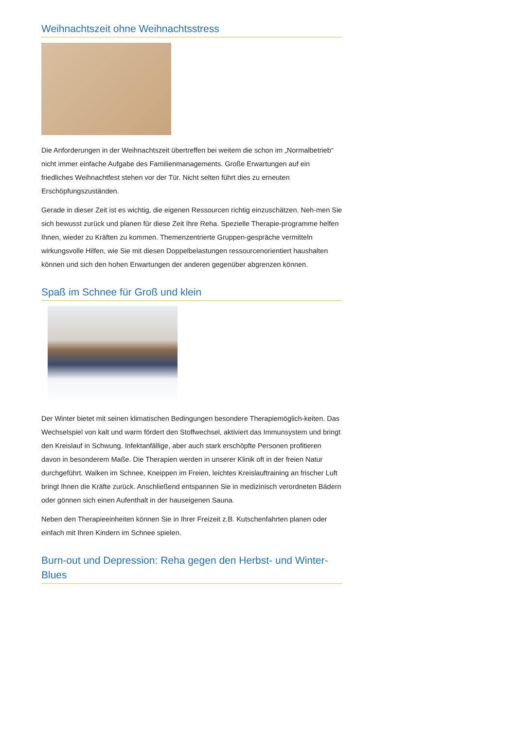Weihnachtszeit ohne Weihnachtsstress
Die Anforderungen in der Weihnachtszeit übertreffen bei weitem die schon im „Normalbetrieb“ nicht immer einfache Aufgabe des Familienmanagements. Große Erwartungen auf ein friedliches Weihnachtfest stehen vor der Tür. Nicht selten führt dies zu erneuten Erschöpfungszuständen.
Gerade in dieser Zeit ist es wichtig, die eigenen Ressourcen richtig einzuschätzen. Neh-men Sie sich bewusst zurück und planen für diese Zeit Ihre Reha. Spezielle Therapie-programme helfen Ihnen, wieder zu Kräften zu kommen. Themenzentrierte Gruppen-gespräche vermitteln wirkungsvolle Hilfen, wie Sie mit diesen Doppelbelastungen ressourcenorientiert haushalten können und sich den hohen Erwartungen der anderen gegenüber abgrenzen können.
Spaß im Schnee für Groß und klein
Der Winter bietet mit seinen klimatischen Bedingungen besondere Therapiemöglich-keiten. Das Wechselspiel von kalt und warm fördert den Stoffwechsel, aktiviert das Immunsystem und bringt den Kreislauf in Schwung. Infektanfällige, aber auch stark erschöpfte Personen profitieren davon in besonderem Maße. Die Therapien werden in unserer Klinik oft in der freien Natur durchgeführt. Walken im Schnee, Kneippen im Freien, leichtes Kreislauftraining an frischer Luft bringt Ihnen die Kräfte zurück. Anschließend entspannen Sie in medizinisch verordneten Bädern oder gönnen sich einen Aufenthalt in der hauseigenen Sauna.
Neben den Therapieeinheiten können Sie in Ihrer Freizeit z.B. Kutschenfahrten planen oder einfach mit Ihren Kindern im Schnee spielen.
Burn-out und Depression: Reha gegen den Herbst- und Winter-Blues